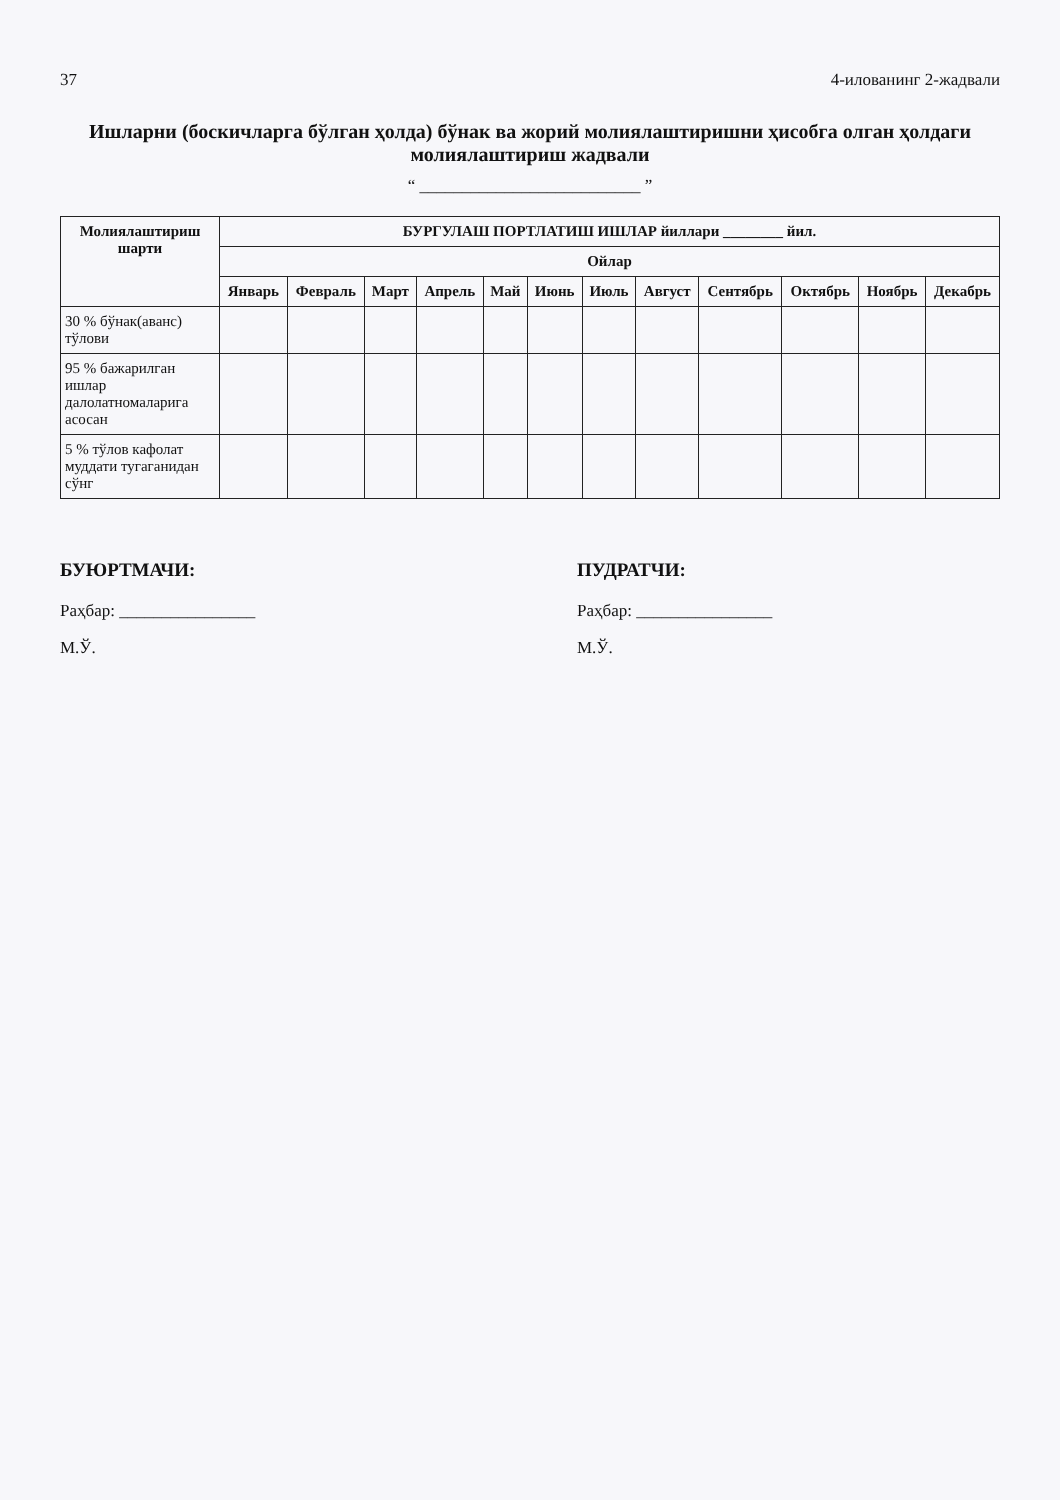37 4-иловани­нг 2-жадвали
Ишларни (бос­кичларга бўлган ҳолда) бўнак ва жорий молиялаштиришни ҳисобга олган ҳолдаги молиялаштириш жадвали
“ __________________________ ”
| Молиялаштириш шарти | БУРГУЛАШ ПОРТЛАТИШ ИШЛАР йиллари ________ йил. | | | | | | | | | | | |
| --- | --- | --- | --- | --- | --- | --- | --- | --- | --- | --- | --- | --- |
| | Ойлар | | | | | | | | | | | |
| | Январь | Февраль | Март | Апрель | Май | Июнь | Июль | Август | Сентябрь | Октябрь | Ноябрь | Декабрь |
| 30 % бўнак(аванс) тўлови | | | | | | | | | | | | |
| 95 % бажарилган ишлар далолатномаларига асосан | | | | | | | | | | | | |
| 5 % тўлов кафолат муддати тугаганидан сўнг | | | | | | | | | | | | |
БУЮРТМАЧИ:
Раҳбар: ________________
М.Ў.
ПУДРАТЧИ:
Раҳбар: ________________
М.Ў.